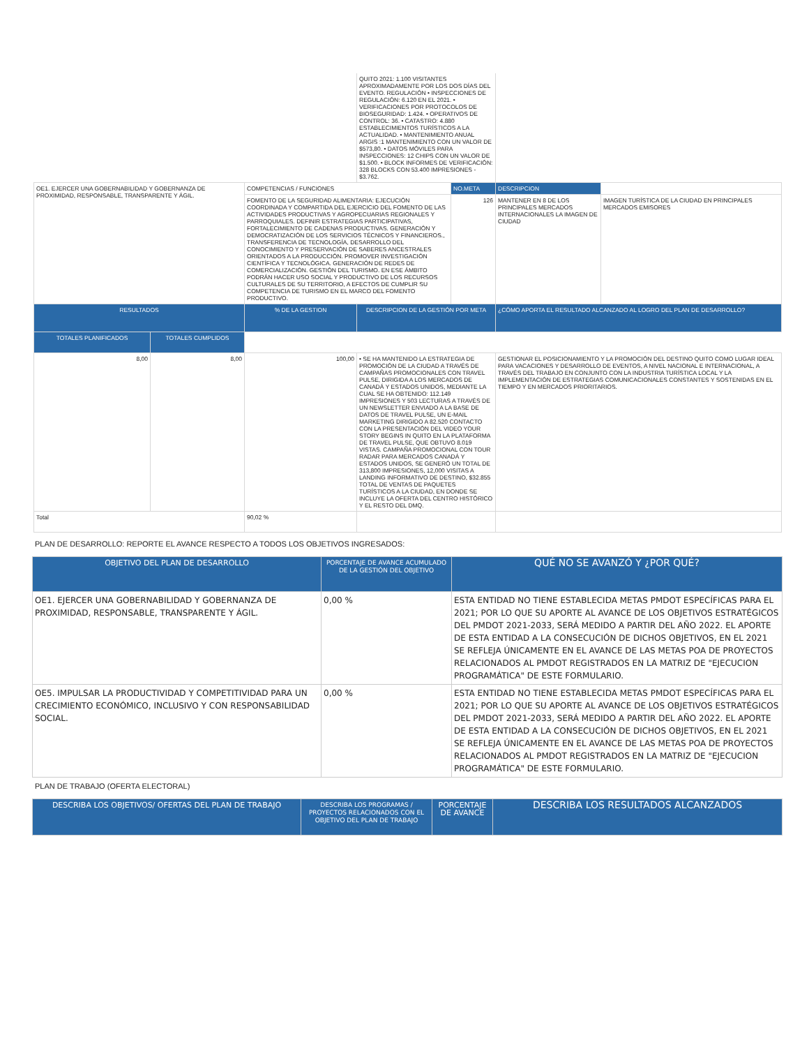| | | | QUITO 2021: 1.100 VISITANTES APROXIMADAMENTE POR LOS DOS DÍAS DEL EVENTO. REGULACIÓN • INSPECCIONES DE REGULACIÓN: 6.120 EN EL 2021. • VERIFICACIONES POR PROTOCOLOS DE BIOSEGURIDAD: 1.424. • OPERATIVOS DE CONTROL: 36. • CATASTRO: 4.880 ESTABLECIMIENTOS TURÍSTICOS A LA ACTUALIDAD. • MANTENIMIENTO ANUAL ARGIS :1 MANTENIMIENTO CON UN VALOR DE $573,80. • DATOS MÓVILES PARA INSPECCIONES: 12 CHIPS CON UN VALOR DE $1.500. • BLOCK INFORMES DE VERIFICACIÓN: 328 BLOCKS CON 53.400 IMPRESIONES - $3.762. | | | |
| OE1. EJERCER UNA GOBERNABILIDAD Y GOBERNANZA DE PROXIMIDAD, RESPONSABLE, TRANSPARENTE Y ÁGIL. | | COMPETENCIAS / FUNCIONES | | NO.META | DESCRIPCION | |
| | | FOMENTO DE LA SEGURIDAD ALIMENTARIA: EJECUCIÓN COORDINADA Y COMPARTIDA DEL EJERCICIO DEL FOMENTO DE LAS ACTIVIDADES PRODUCTIVAS Y AGROPECUARIAS REGIONALES Y PARROQUIALES. DEFINIR ESTRATEGIAS PARTICIPATIVAS, FORTALECIMIENTO DE CADENAS PRODUCTIVAS. GENERACIÓN Y DEMOCRATIZACIÓN DE LOS SERVICIOS TÉCNICOS Y FINANCIEROS., TRANSFERENCIA DE TECNOLOGÍA, DESARROLLO DEL CONOCIMIENTO Y PRESERVACIÓN DE SABERES ANCESTRALES ORIENTADOS A LA PRODUCCIÓN. PROMOVER INVESTIGACIÓN CIENTÍFICA Y TECNOLÓGICA. GENERACIÓN DE REDES DE COMERCIALIZACIÓN. GESTIÓN DEL TURISMO. EN ESE ÁMBITO PODRÁN HACER USO SOCIAL Y PRODUCTIVO DE LOS RECURSOS CULTURALES DE SU TERRITORIO, A EFECTOS DE CUMPLIR SU COMPETENCIA DE TURISMO EN EL MARCO DEL FOMENTO PRODUCTIVO. | | 126 | MANTENER EN 8 DE LOS PRINCIPALES MERCADOS INTERNACIONALES LA IMAGEN DE CIUDAD | IMAGEN TURÍSTICA DE LA CIUDAD EN PRINCIPALES MERCADOS EMISORES |
| RESULTADOS | | % DE LA GESTION | DESCRIPCION DE LA GESTIÓN POR META | | ¿CÓMO APORTA EL RESULTADO ALCANZADO AL LOGRO DEL PLAN DE DESARROLLO? | |
| TOTALES PLANIFICADOS | TOTALES CUMPLIDOS | | | | | |
| 8,00 | 8,00 | 100,00 | • SE HA MANTENIDO LA ESTRATEGIA DE PROMOCIÓN DE LA CIUDAD A TRAVÉS DE CAMPAÑAS PROMOCIONALES CON TRAVEL PULSE, DIRIGIDA A LOS MERCADOS DE CANADÁ Y ESTADOS UNIDOS, MEDIANTE LA CUAL SE HA OBTENIDO: 112.149 IMPRESIONES Y 503 LECTURAS A TRAVÉS DE UN NEWSLETTER ENVIADO A LA BASE DE DATOS DE TRAVEL PULSE, UN E-MAIL MARKETING DIRIGIDO A 82.520 CONTACTO CON LA PRESENTACIÓN DEL VIDEO YOUR STORY BEGINS IN QUITO EN LA PLATAFORMA DE TRAVEL PULSE, QUE OBTUVO 8.019 VISTAS. CAMPAÑA PROMOCIONAL CON TOUR RADAR PARA MERCADOS CANADÁ Y ESTADOS UNIDOS, SE GENERÓ UN TOTAL DE 313,800 IMPRESIONES, 12,000 VISITAS A LANDING INFORMATIVO DE DESTINO, $32.855 TOTAL DE VENTAS DE PAQUETES TURÍSTICOS A LA CIUDAD, EN DONDE SE INCLUYE LA OFERTA DEL CENTRO HISTÓRICO Y EL RESTO DEL DMQ. | | GESTIONAR EL POSICIONAMIENTO Y LA PROMOCIÓN DEL DESTINO QUITO COMO LUGAR IDEAL PARA VACACIONES Y DESARROLLO DE EVENTOS, A NIVEL NACIONAL E INTERNACIONAL, A TRAVÉS DEL TRABAJO EN CONJUNTO CON LA INDUSTRIA TURÍSTICA LOCAL Y LA IMPLEMENTACIÓN DE ESTRATEGIAS COMUNICACIONALES CONSTANTES Y SOSTENIDAS EN EL TIEMPO Y EN MERCADOS PRIORITARIOS. | |
| Total | | 90,02 % | | | | |
PLAN DE DESARROLLO: REPORTE EL AVANCE RESPECTO A TODOS LOS OBJETIVOS INGRESADOS:
| OBJETIVO DEL PLAN DE DESARROLLO | PORCENTAJE DE AVANCE ACUMULADO DE LA GESTIÓN DEL OBJETIVO | QUÉ NO SE AVANZÓ Y ¿POR QUÉ? |
| --- | --- | --- |
| OE1. EJERCER UNA GOBERNABILIDAD Y GOBERNANZA DE PROXIMIDAD, RESPONSABLE, TRANSPARENTE Y ÁGIL. | 0,00 % | ESTA ENTIDAD NO TIENE ESTABLECIDA METAS PMDOT ESPECÍFICAS PARA EL 2021; POR LO QUE SU APORTE AL AVANCE DE LOS OBJETIVOS ESTRATÉGICOS DEL PMDOT 2021-2033, SERÁ MEDIDO A PARTIR DEL AÑO 2022. EL APORTE DE ESTA ENTIDAD A LA CONSECUCIÓN DE DICHOS OBJETIVOS, EN EL 2021 SE REFLEJA ÚNICAMENTE EN EL AVANCE DE LAS METAS POA DE PROYECTOS RELACIONADOS AL PMDOT REGISTRADOS EN LA MATRIZ DE "EJECUCION PROGRAMÁTICA" DE ESTE FORMULARIO. |
| OE5. IMPULSAR LA PRODUCTIVIDAD Y COMPETITIVIDAD PARA UN CRECIMIENTO ECONÓMICO, INCLUSIVO Y CON RESPONSABILIDAD SOCIAL. | 0,00 % | ESTA ENTIDAD NO TIENE ESTABLECIDA METAS PMDOT ESPECÍFICAS PARA EL 2021; POR LO QUE SU APORTE AL AVANCE DE LOS OBJETIVOS ESTRATÉGICOS DEL PMDOT 2021-2033, SERÁ MEDIDO A PARTIR DEL AÑO 2022. EL APORTE DE ESTA ENTIDAD A LA CONSECUCIÓN DE DICHOS OBJETIVOS, EN EL 2021 SE REFLEJA ÚNICAMENTE EN EL AVANCE DE LAS METAS POA DE PROYECTOS RELACIONADOS AL PMDOT REGISTRADOS EN LA MATRIZ DE "EJECUCION PROGRAMÁTICA" DE ESTE FORMULARIO. |
PLAN DE TRABAJO (OFERTA ELECTORAL)
| DESCRIBA LOS OBJETIVOS/ OFERTAS DEL PLAN DE TRABAJO | DESCRIBA LOS PROGRAMAS / PROYECTOS RELACIONADOS CON EL OBJETIVO DEL PLAN DE TRABAJO | PORCENTAJE DE AVANCE | DESCRIBA LOS RESULTADOS ALCANZADOS |
| --- | --- | --- | --- |